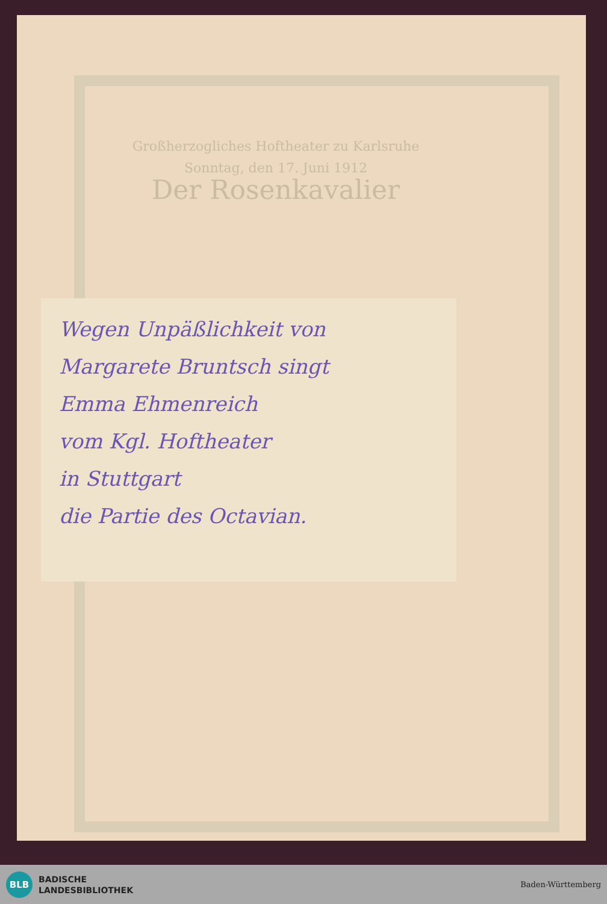Großherzogliches Hoftheater zu Karlsruhe
Sonntag, den 17. Juni 1912
Der Rosenkavalier
Wegen Unpäßlichkeit von
Margarete Bruntsch singt
Emma Ehmenreich
vom Kgl. Hoftheater
in Stuttgart
die Partie des Octavian.
BLB
BADISCHE
LANDESBIBLIOTHEK
Baden-Württemberg